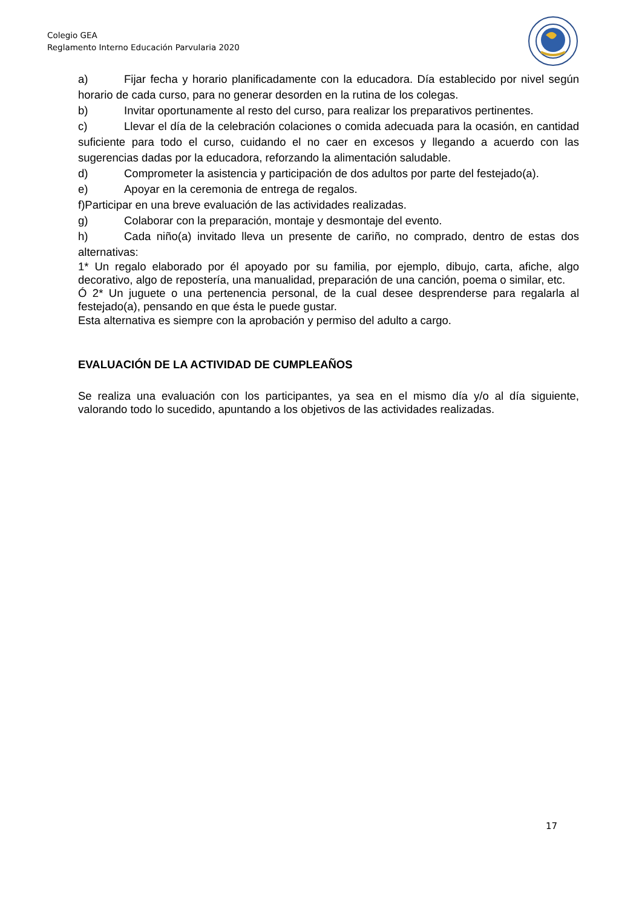Colegio GEA
Reglamento Interno Educación Parvularia 2020
a) Fijar fecha y horario planificadamente con la educadora. Día establecido por nivel según horario de cada curso, para no generar desorden en la rutina de los colegas.
b) Invitar oportunamente al resto del curso, para realizar los preparativos pertinentes.
c) Llevar el día de la celebración colaciones o comida adecuada para la ocasión, en cantidad suficiente para todo el curso, cuidando el no caer en excesos y llegando a acuerdo con las sugerencias dadas por la educadora, reforzando la alimentación saludable.
d) Comprometer la asistencia y participación de dos adultos por parte del festejado(a).
e) Apoyar en la ceremonia de entrega de regalos.
f)Participar en una breve evaluación de las actividades realizadas.
g) Colaborar con la preparación, montaje y desmontaje del evento.
h) Cada niño(a) invitado lleva un presente de cariño, no comprado, dentro de estas dos alternativas:
1* Un regalo elaborado por él apoyado por su familia, por ejemplo, dibujo, carta, afiche, algo decorativo, algo de repostería, una manualidad, preparación de una canción, poema o similar, etc.
Ó 2* Un juguete o una pertenencia personal, de la cual desee desprenderse para regalarla al festejado(a), pensando en que ésta le puede gustar.
Esta alternativa es siempre con la aprobación y permiso del adulto a cargo.
EVALUACIÓN DE LA ACTIVIDAD DE CUMPLEAÑOS
Se realiza una evaluación con los participantes, ya sea en el mismo día y/o al día siguiente, valorando todo lo sucedido, apuntando a los objetivos de las actividades realizadas.
17